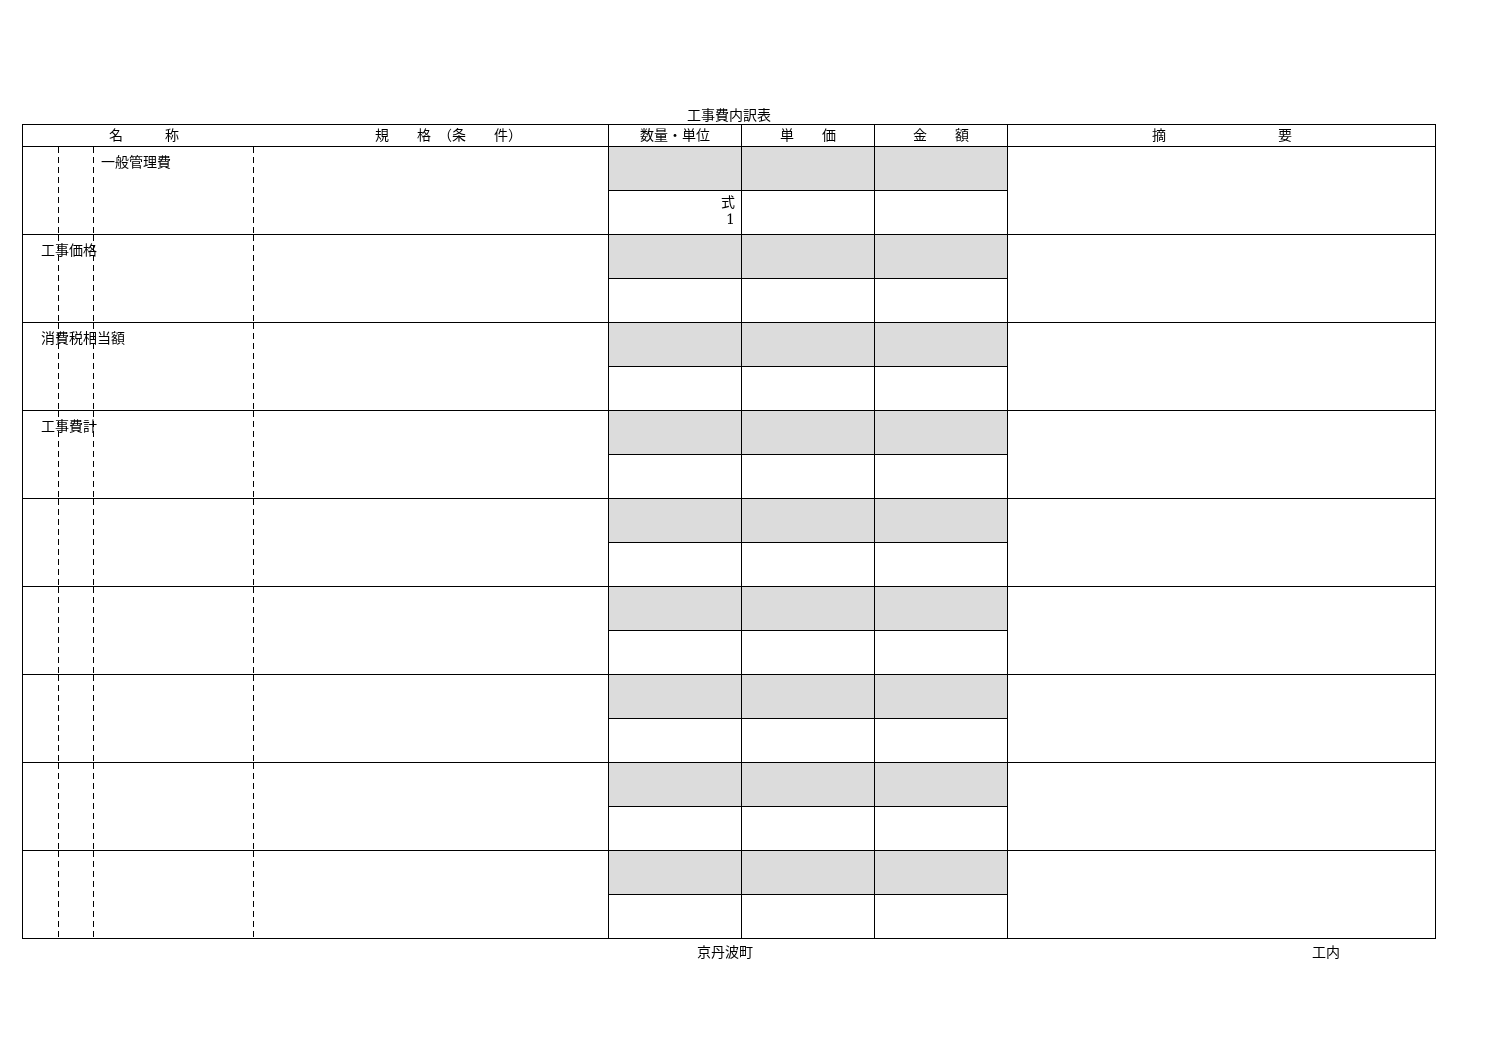工事費内訳表
| 名 称 規 格 （条 件） | 数量・単位 | 単 価 | 金 額 | 摘 要 |
| --- | --- | --- | --- | --- |
| 一般管理費 | | | | |
| | 式 1 | | | |
| 工事価格 | | | | |
| 消費税相当額 | | | | |
| 工事費計 | | | | |
京丹波町 工内